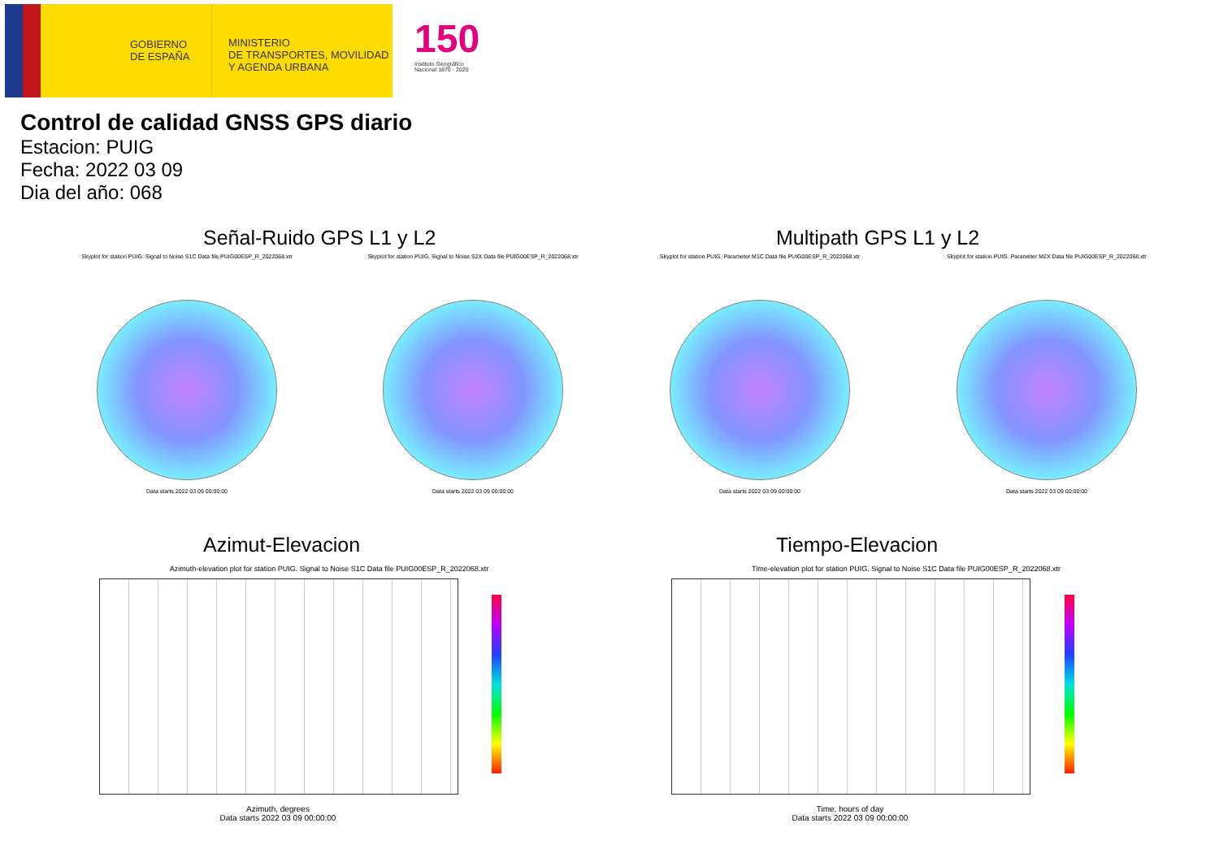GOBIERNO DE ESPAÑA
MINISTERIO
DE TRANSPORTES, MOVILIDAD
Y AGENDA URBANA
150
Instituto Geográfico
Nacional 1870 · 2020
Control de calidad GNSS GPS diario
Estacion: PUIG
Fecha: 2022 03 09
Dia del año: 068
Señal-Ruido GPS L1 y L2 Multipath GPS L1 y L2
Skyplot for station PUIG. Signal to Noise S1C Data file PUIG00ESP_R_2022068.xtr
Data starts 2022 03 09 00:00:00
Skyplot for station PUIG. Signal to Noise S2X Data file PUIG00ESP_R_2022068.xtr
Data starts 2022 03 09 00:00:00
Skyplot for station PUIG. Parameter M1C Data file PUIG00ESP_R_2022068.xtr
Data starts 2022 03 09 00:00:00
Skyplot for station PUIG. Parameter M2X Data file PUIG00ESP_R_2022068.xtr
Data starts 2022 03 09 00:00:00
Azimut-Elevacion Tiempo-Elevacion
Azimuth-elevation plot for station PUIG. Signal to Noise S1C Data file PUIG00ESP_R_2022068.xtr
Azimuth, degrees
Data starts 2022 03 09 00:00:00
Time-elevation plot for station PUIG. Signal to Noise S1C Data file PUIG00ESP_R_2022068.xtr
Time, hours of day
Data starts 2022 03 09 00:00:00